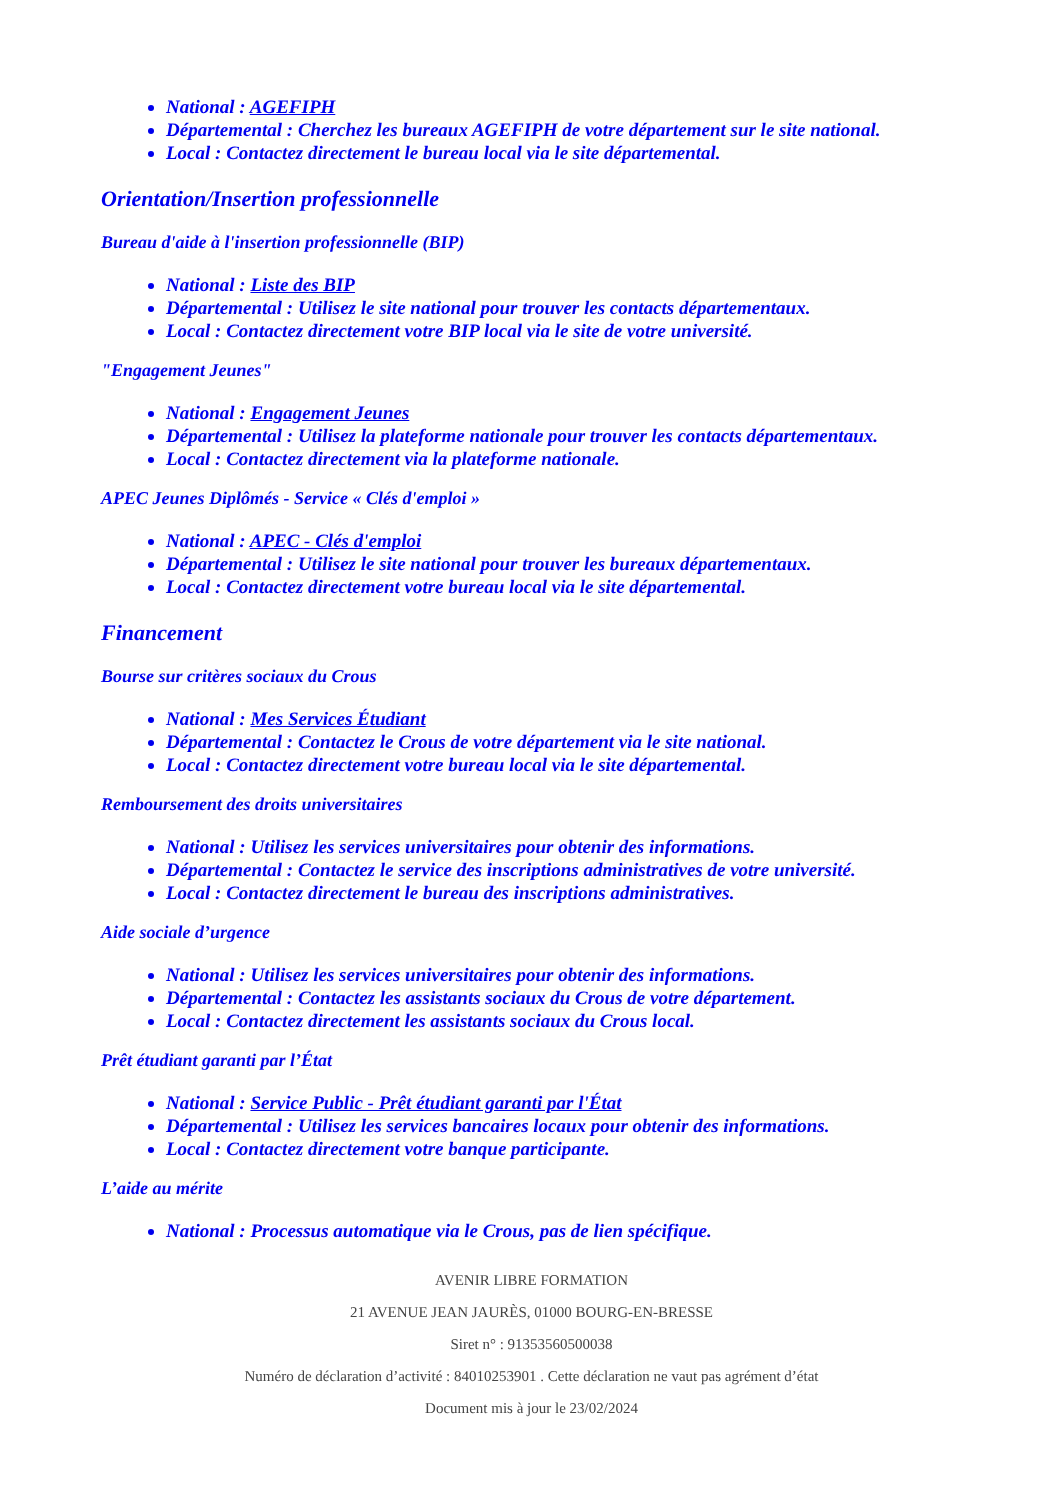National : AGEFIPH
Départemental : Cherchez les bureaux AGEFIPH de votre département sur le site national.
Local : Contactez directement le bureau local via le site départemental.
Orientation/Insertion professionnelle
Bureau d'aide à l'insertion professionnelle (BIP)
National : Liste des BIP
Départemental : Utilisez le site national pour trouver les contacts départementaux.
Local : Contactez directement votre BIP local via le site de votre université.
"Engagement Jeunes"
National : Engagement Jeunes
Départemental : Utilisez la plateforme nationale pour trouver les contacts départementaux.
Local : Contactez directement via la plateforme nationale.
APEC Jeunes Diplômés - Service « Clés d'emploi »
National : APEC - Clés d'emploi
Départemental : Utilisez le site national pour trouver les bureaux départementaux.
Local : Contactez directement votre bureau local via le site départemental.
Financement
Bourse sur critères sociaux du Crous
National : Mes Services Étudiant
Départemental : Contactez le Crous de votre département via le site national.
Local : Contactez directement votre bureau local via le site départemental.
Remboursement des droits universitaires
National : Utilisez les services universitaires pour obtenir des informations.
Départemental : Contactez le service des inscriptions administratives de votre université.
Local : Contactez directement le bureau des inscriptions administratives.
Aide sociale d’urgence
National : Utilisez les services universitaires pour obtenir des informations.
Départemental : Contactez les assistants sociaux du Crous de votre département.
Local : Contactez directement les assistants sociaux du Crous local.
Prêt étudiant garanti par l’État
National : Service Public - Prêt étudiant garanti par l'État
Départemental : Utilisez les services bancaires locaux pour obtenir des informations.
Local : Contactez directement votre banque participante.
L’aide au mérite
National : Processus automatique via le Crous, pas de lien spécifique.
AVENIR LIBRE FORMATION
21 AVENUE JEAN JAURÈS, 01000 BOURG-EN-BRESSE
Siret n° : 91353560500038
Numéro de déclaration d’activité : 84010253901 . Cette déclaration ne vaut pas agrément d’état
Document mis à jour le 23/02/2024